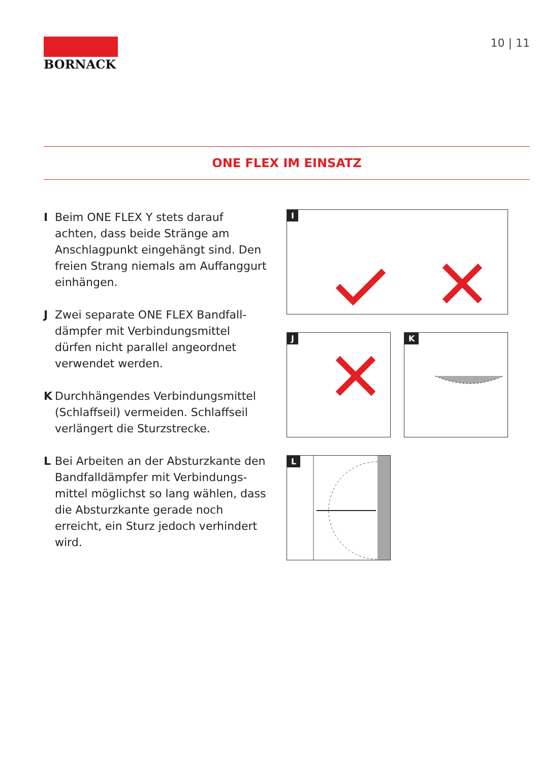BORNACK 10 | 11
ONE FLEX IM EINSATZ
I Beim ONE FLEX Y stets darauf achten, dass beide Stränge am Anschlagpunkt eingehängt sind. Den freien Strang niemals am Auffanggurt einhängen.
J Zwei separate ONE FLEX Bandfall­dämpfer mit Verbindungsmittel dürfen nicht parallel angeordnet verwendet werden.
K Durchhängendes Verbindungsmittel (Schlaffseil) vermeiden. Schlaffseil verlängert die Sturzstrecke.
L Bei Arbeiten an der Absturzkante den Bandfalldämpfer mit Verbindungs­mittel möglichst so lang wählen, dass die Absturzkante gerade noch erreicht, ein Sturz jedoch verhindert wird.
I
J
K
L